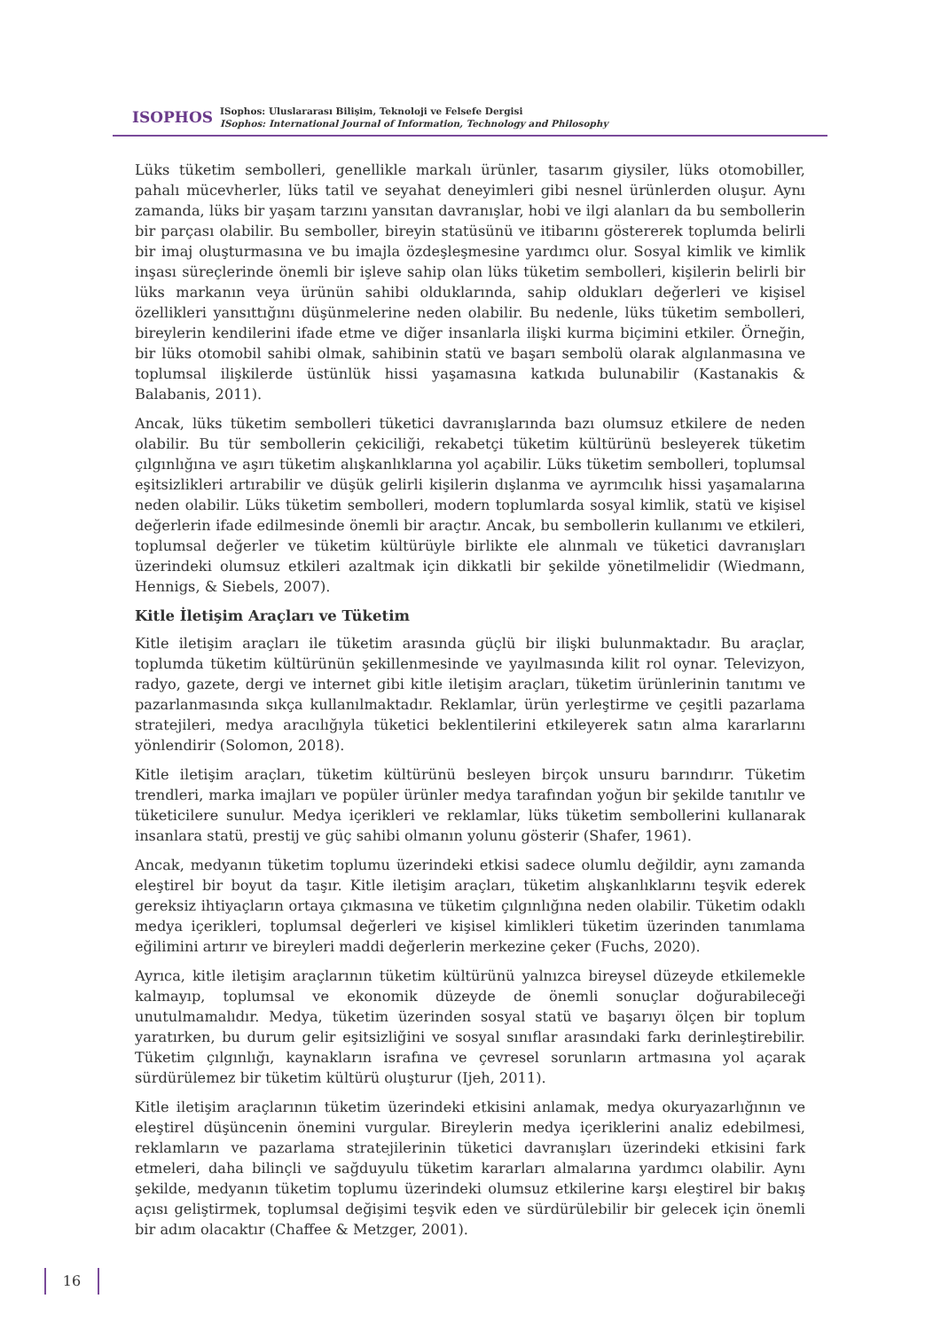ISOPHOS
ISophos: Uluslararası Bilişim, Teknoloji ve Felsefe Dergisi
ISophos: International Journal of Information, Technology and Philosophy
Lüks tüketim sembolleri, genellikle markalı ürünler, tasarım giysiler, lüks otomobiller, pahalı mücevherler, lüks tatil ve seyahat deneyimleri gibi nesnel ürünlerden oluşur. Aynı zamanda, lüks bir yaşam tarzını yansıtan davranışlar, hobi ve ilgi alanları da bu sembollerin bir parçası olabilir. Bu semboller, bireyin statüsünü ve itibarını göstererek toplumda belirli bir imaj oluşturmasına ve bu imajla özdeşleşmesine yardımcı olur. Sosyal kimlik ve kimlik inşası süreçlerinde önemli bir işleve sahip olan lüks tüketim sembolleri, kişilerin belirli bir lüks markanın veya ürünün sahibi olduklarında, sahip oldukları değerleri ve kişisel özellikleri yansıttığını düşünmelerine neden olabilir. Bu nedenle, lüks tüketim sembolleri, bireylerin kendilerini ifade etme ve diğer insanlarla ilişki kurma biçimini etkiler. Örneğin, bir lüks otomobil sahibi olmak, sahibinin statü ve başarı sembolü olarak algılanmasına ve toplumsal ilişkilerde üstünlük hissi yaşamasına katkıda bulunabilir (Kastanakis & Balabanis, 2011).
Ancak, lüks tüketim sembolleri tüketici davranışlarında bazı olumsuz etkilere de neden olabilir. Bu tür sembollerin çekiciliği, rekabetçi tüketim kültürünü besleyerek tüketim çılgınlığına ve aşırı tüketim alışkanlıklarına yol açabilir. Lüks tüketim sembolleri, toplumsal eşitsizlikleri artırabilir ve düşük gelirli kişilerin dışlanma ve ayrımcılık hissi yaşamalarına neden olabilir. Lüks tüketim sembolleri, modern toplumlarda sosyal kimlik, statü ve kişisel değerlerin ifade edilmesinde önemli bir araçtır. Ancak, bu sembollerin kullanımı ve etkileri, toplumsal değerler ve tüketim kültürüyle birlikte ele alınmalı ve tüketici davranışları üzerindeki olumsuz etkileri azaltmak için dikkatli bir şekilde yönetilmelidir (Wiedmann, Hennigs, & Siebels, 2007).
Kitle İletişim Araçları ve Tüketim
Kitle iletişim araçları ile tüketim arasında güçlü bir ilişki bulunmaktadır. Bu araçlar, toplumda tüketim kültürünün şekillenmesinde ve yayılmasında kilit rol oynar. Televizyon, radyo, gazete, dergi ve internet gibi kitle iletişim araçları, tüketim ürünlerinin tanıtımı ve pazarlanmasında sıkça kullanılmaktadır. Reklamlar, ürün yerleştirme ve çeşitli pazarlama stratejileri, medya aracılığıyla tüketici beklentilerini etkileyerek satın alma kararlarını yönlendirir (Solomon, 2018).
Kitle iletişim araçları, tüketim kültürünü besleyen birçok unsuru barındırır. Tüketim trendleri, marka imajları ve popüler ürünler medya tarafından yoğun bir şekilde tanıtılır ve tüketicilere sunulur. Medya içerikleri ve reklamlar, lüks tüketim sembollerini kullanarak insanlara statü, prestij ve güç sahibi olmanın yolunu gösterir (Shafer, 1961).
Ancak, medyanın tüketim toplumu üzerindeki etkisi sadece olumlu değildir, aynı zamanda eleştirel bir boyut da taşır. Kitle iletişim araçları, tüketim alışkanlıklarını teşvik ederek gereksiz ihtiyaçların ortaya çıkmasına ve tüketim çılgınlığına neden olabilir. Tüketim odaklı medya içerikleri, toplumsal değerleri ve kişisel kimlikleri tüketim üzerinden tanımlama eğilimini artırır ve bireyleri maddi değerlerin merkezine çeker (Fuchs, 2020).
Ayrıca, kitle iletişim araçlarının tüketim kültürünü yalnızca bireysel düzeyde etkilemekle kalmayıp, toplumsal ve ekonomik düzeyde de önemli sonuçlar doğurabileceği unutulmamalıdır. Medya, tüketim üzerinden sosyal statü ve başarıyı ölçen bir toplum yaratırken, bu durum gelir eşitsizliğini ve sosyal sınıflar arasındaki farkı derinleştirebilir. Tüketim çılgınlığı, kaynakların israfına ve çevresel sorunların artmasına yol açarak sürdürülemez bir tüketim kültürü oluşturur (Ijeh, 2011).
Kitle iletişim araçlarının tüketim üzerindeki etkisini anlamak, medya okuryazarlığının ve eleştirel düşüncenin önemini vurgular. Bireylerin medya içeriklerini analiz edebilmesi, reklamların ve pazarlama stratejilerinin tüketici davranışları üzerindeki etkisini fark etmeleri, daha bilinçli ve sağduyulu tüketim kararları almalarına yardımcı olabilir. Aynı şekilde, medyanın tüketim toplumu üzerindeki olumsuz etkilerine karşı eleştirel bir bakış açısı geliştirmek, toplumsal değişimi teşvik eden ve sürdürülebilir bir gelecek için önemli bir adım olacaktır (Chaffee & Metzger, 2001).
16